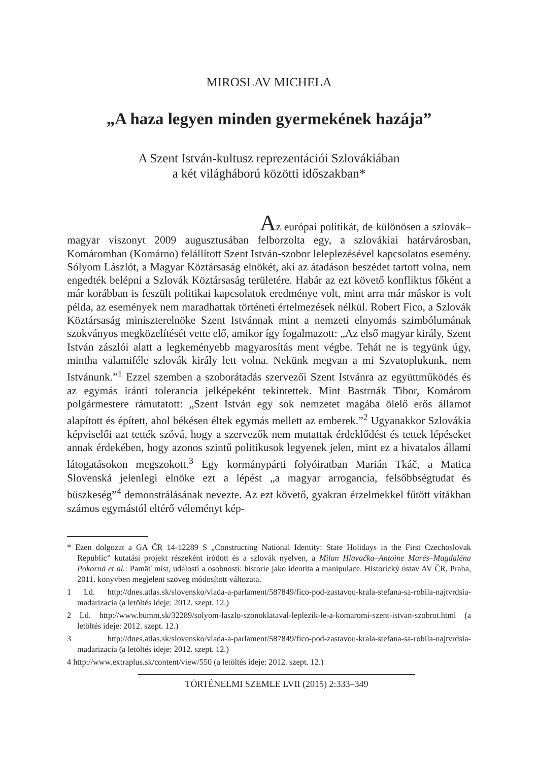MIROSLAV MICHELA
„A haza legyen minden gyermekének hazája”
A Szent István-kultusz reprezentációi Szlovákiában
a két világháború közötti időszakban*
Az európai politikát, de különösen a szlovák–magyar viszonyt 2009 augusztusában felborzolta egy, a szlovákiai határvárosban, Komáromban (Komárno) felállított Szent István-szobor leleplezésével kapcsolatos esemény. Sólyom Lászlót, a Magyar Köztársaság elnökét, aki az átadáson beszédet tartott volna, nem engedték belépni a Szlovák Köztársaság területére. Habár az ezt követő konfliktus főként a már korábban is feszült politikai kapcsolatok eredménye volt, mint arra már máskor is volt példa, az események nem maradhattak történeti értelmezések nélkül. Robert Fico, a Szlovák Köztársaság miniszterelnöke Szent Istvánnak mint a nemzeti elnyomás szimbólumának szokványos megközelítését vette elő, amikor így fogalmazott: „Az első magyar király, Szent István zászlói alatt a legkeményebb magyarosítás ment végbe. Tehát ne is tegyünk úgy, mintha valamiféle szlovák király lett volna. Nekünk megvan a mi Szvatoplukunk, nem Istvánunk.”<sup>1</sup> Ezzel szemben a szoborátadás szervezői Szent Istvánra az együttműködés és az egymás iránti tolerancia jelképeként tekintettek. Mint Bastrnák Tibor, Komárom polgármestere rámutatott: „Szent István egy sok nemzetet magába ölelő erős államot alapított és épített, ahol békésen éltek egymás mellett az emberek.”<sup>2</sup> Ugyanakkor Szlovákia képviselői azt tették szóvá, hogy a szervezők nem mutattak érdeklődést és tettek lépéseket annak érdekében, hogy azonos szintű politikusok legyenek jelen, mint ez a hivatalos állami látogatásokon megszokott.<sup>3</sup> Egy kormánypárti folyóiratban Marián Tkáč, a Matica Slovenská jelenlegi elnöke ezt a lépést „a magyar arrogancia, felsőbbségtudat és büszkeség”<sup>4</sup> demonstrálásának nevezte. Az ezt követő, gyakran érzelmekkel fűtött vitákban számos egymástól eltérő véleményt kép-
* Ezen dolgozat a GA ČR 14-12289 S „Constructing National Identity: State Holidays in the First Czechoslovak Republic” kutatási projekt részeként íródott és a szlovák nyelven, a Milan Hlavačka–Antoine Marés–Magdaléna Pokorná et al.: Pamäť míst, událostí a osobností: historie jako identita a manipulace. Historický ústav AV ČR, Praha, 2011. könyvben megjelent szöveg módosított változata.
1 Ld. http://dnes.atlas.sk/slovensko/vlada-a-parlament/587849/fico-pod-zastavou-krala-stefana-sa-robila-najtvrdsia-madarizacia (a letöltés ideje: 2012. szept. 12.)
2 Ld. http://www.bumm.sk/32289/solyom-laszlo-szonoklataval-leplezik-le-a-komaromi-szent-istvan-szobrot.html (a letöltés ideje: 2012. szept. 12.)
3 http://dnes.atlas.sk/slovensko/vlada-a-parlament/587849/fico-pod-zastavou-krala-stefana-sa-robila-najtvrdsia-madarizacia (a letöltés ideje: 2012. szept. 12.)
4 http://www.extraplus.sk/content/view/550 (a letöltés ideje: 2012. szept. 12.)
TÖRTÉNELMI SZEMLE LVII (2015) 2:333–349